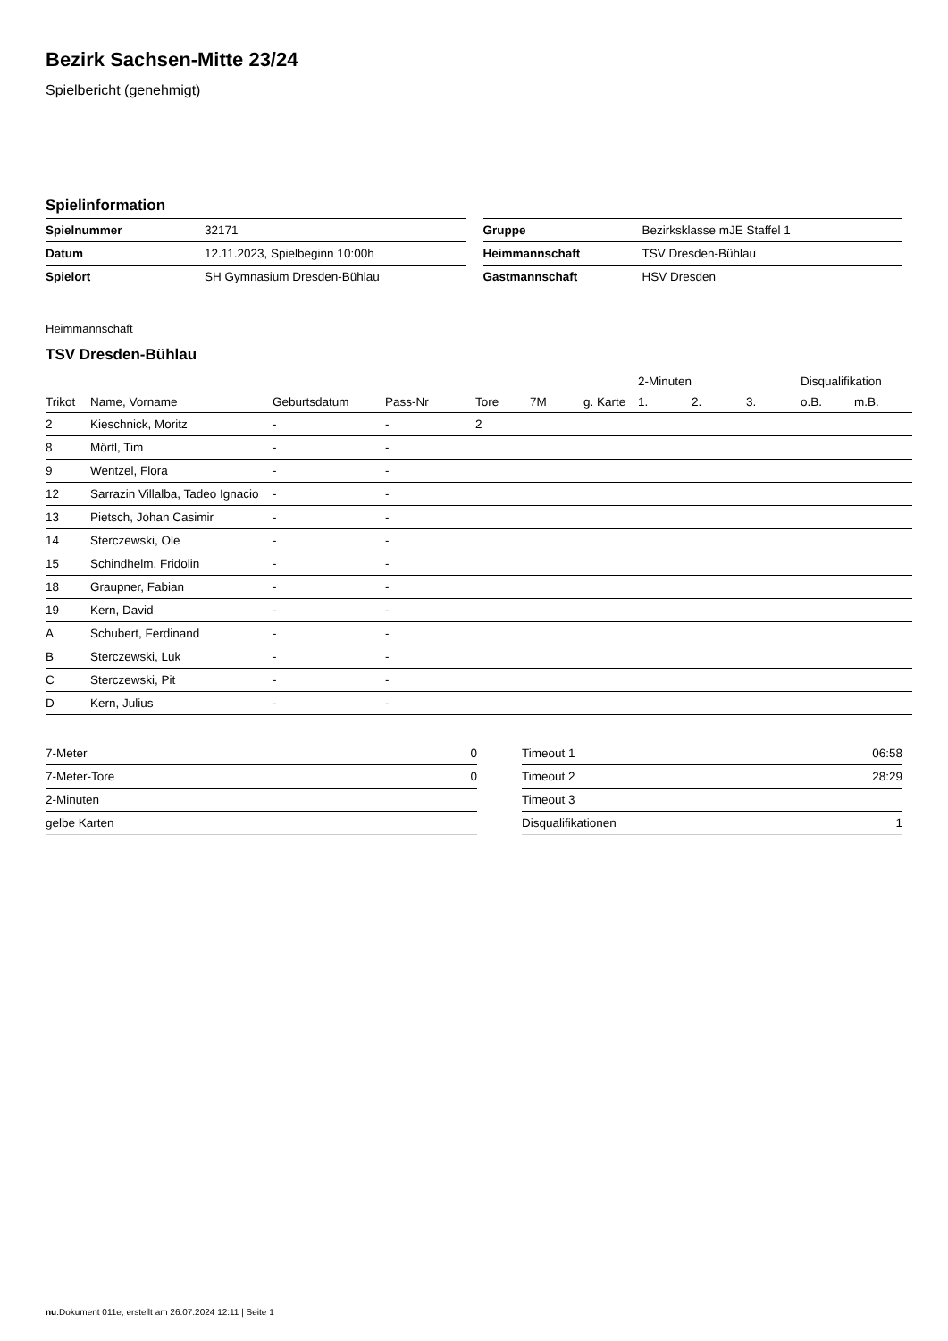Bezirk Sachsen-Mitte 23/24
Spielbericht (genehmigt)
Spielinformation
| Spielnummer | 32171 |
| Datum | 12.11.2023, Spielbeginn 10:00h |
| Spielort | SH Gymnasium Dresden-Bühlau |
| Gruppe | Bezirksklasse mJE Staffel 1 |
| Heimmannschaft | TSV Dresden-Bühlau |
| Gastmannschaft | HSV Dresden |
Heimmannschaft
TSV Dresden-Bühlau
| | | | | | | | 2-Minuten | | | Disqualifikation | |
| --- | --- | --- | --- | --- | --- | --- | --- | --- | --- | --- | --- |
| Trikot | Name, Vorname | Geburtsdatum | Pass-Nr | Tore | 7M | g. Karte | 1. | 2. | 3. | o.B. | m.B. |
| 2 | Kieschnick, Moritz | - | - | 2 | | | | | | | |
| 8 | Mörtl, Tim | - | - | | | | | | | | |
| 9 | Wentzel, Flora | - | - | | | | | | | | |
| 12 | Sarrazin Villalba, Tadeo Ignacio | - | - | | | | | | | | |
| 13 | Pietsch, Johan Casimir | - | - | | | | | | | | |
| 14 | Sterczewski, Ole | - | - | | | | | | | | |
| 15 | Schindhelm, Fridolin | - | - | | | | | | | | |
| 18 | Graupner, Fabian | - | - | | | | | | | | |
| 19 | Kern, David | - | - | | | | | | | | |
| A | Schubert, Ferdinand | - | - | | | | | | | | |
| B | Sterczewski, Luk | - | - | | | | | | | | |
| C | Sterczewski, Pit | - | - | | | | | | | | |
| D | Kern, Julius | - | - | | | | | | | | |
| 7-Meter | 0 |
| 7-Meter-Tore | 0 |
| 2-Minuten | |
| gelbe Karten | |
| Timeout 1 | 06:58 |
| Timeout 2 | 28:29 |
| Timeout 3 | |
| Disqualifikationen | 1 |
nu.Dokument 011e, erstellt am 26.07.2024 12:11 | Seite 1